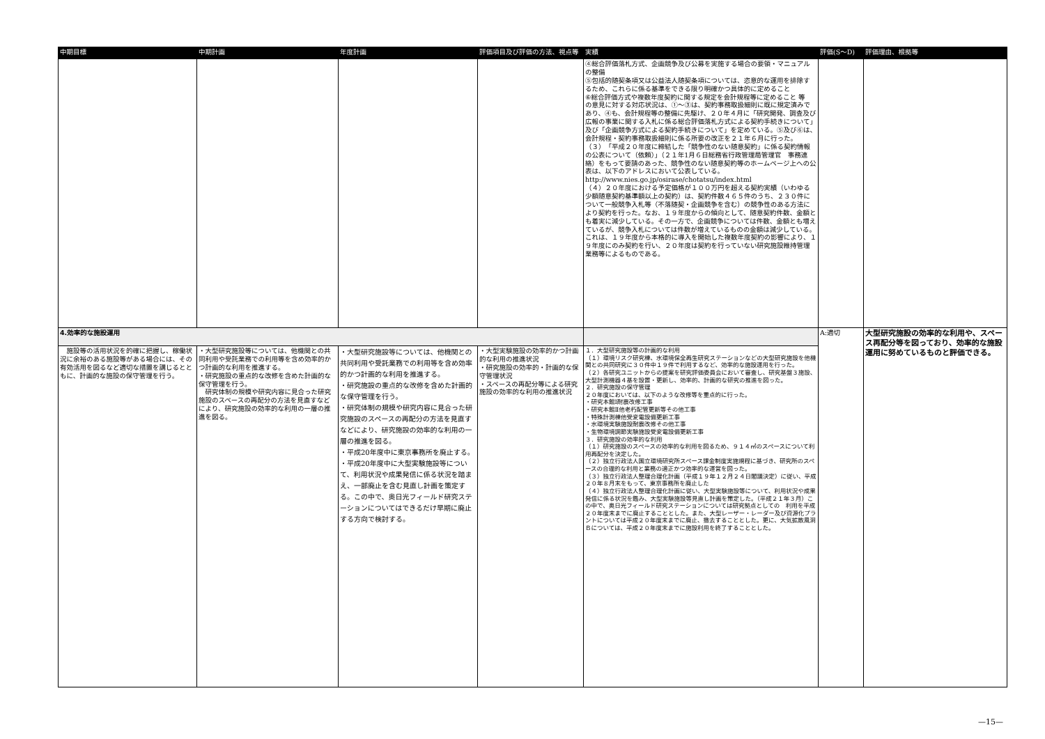| 中期目標 | 中期計画 | 年度計画 | 評価項目及び評価の方法、視点等 | 実績 | 評価(S～D) | 評価理由、根拠等 |
| --- | --- | --- | --- | --- | --- | --- |
| | | | | ④総合評価落札方式、企画競争及び公募を実施する場合の要領・マニュアルの整備 ⑤包括的随契条項又は公益法人随契条項については、恣意的な運用を排除するため、これらに係る基準をできる限り明確かつ具体的に定めること ⑥総合評価方式や複数年度契約に関する規定を会計規程等に定めること 等 の意見に対する対応状況は、①～③は、契約事務取扱細則に既に規定済みであり、④も、会計規程等の整備に先駆け、２０年４月に「研究開発、調査及び広報の事業に関する入札に係る総合評価落札方式による契約手続きについて」及び「企画競争方式による契約手続きについて」を定めている。⑤及び⑥は、会計規程・契約事務取扱細則に係る所要の改正を２１年６月に行った。 （３）「平成２０年度に締結した「競争性のない随意契約」に係る契約情報の公表について（依頼）」（２１年1月６日総務省行政管理局管理官 事務連絡）をもって要請のあった、競争性のない随意契約等のホームページ上への公表は、以下のアドレスにおいて公表している。 http://www.nies.go.jp/osirase/chotatsu/index.html （４）２０年度における予定価格が１００万円を超える契約実績（いわゆる少額随意契約基準額以上の契約）は、契約件数４６５件のうち、２３０件について一般競争入札等（不落随契・企画競争を含む）の競争性のある方法により契約を行った。なお、１９年度からの傾向として、随意契約件数、金額とも着実に減少している。その一方で、企画競争については件数、金額とも増えているが、競争入札については件数が増えているものの金額は減少している。これは、１９年度から本格的に導入を開始した複数年度契約の影響により、１９年度にのみ契約を行い、２０年度は契約を行っていない研究施設維持管理業務等によるものである。 | | |
| 4.効率的な施設運用 | | | | | A:適切 | 大型研究施設の効率的な利用や、スペース再配分等を図っており、効率的な施設運用に努めているものと評価できる。 |
| 施設等の活用状況を的確に把握し、稼働状況に余裕のある施設等がある場合には、その有効活用を図るなど適切な措置を講じるとともに、計画的な施設の保守管理を行う。 | ・大型研究施設等については、他機関との共同利用や受託業務での利用等を含め効率的かつ計画的な利用を推進する。 ・研究施設の重点的な改修を含めた計画的な保守管理を行う。 研究体制の規模や研究内容に見合った研究施設のスペースの再配分の方法を見直すなどにより、研究施設の効率的な利用の一層の推進を図る。 | ・大型研究施設等については、他機関との共同利用や受託業務での利用等を含め効率的かつ計画的な利用を推進する。 ・研究施設の重点的な改修を含めた計画的な保守管理を行う。 ・研究体制の規模や研究内容に見合った研究施設のスペースの再配分の方法を見直すなどにより、研究施設の効率的な利用の一層の推進を図る。 ・平成20年度中に東京事務所を廃止する。 ・平成20年度中に大型実験施設等について、利用状況や成果発信に係る状況を踏まえ、一部廃止を含む見直し計画を策定する。この中で、奥日光フィールド研究ステーションについてはできるだけ早期に廃止する方向で検討する。 | ・大型実験施設の効率的かつ計画的な利用の推進状況 ・研究施設の効率的・計画的な保守管理状況 ・スペースの再配分等による研究施設の効率的な利用の推進状況 | １．大型研究施設等の計画的な利用 （１）環境リスク研究棟、水環境保全再生研究ステーションなどの大型研究施設を他機関との共同研究に３０件中１９件で利用するなど、効率的な施設運用を行った。 （２）各研究ユニットからの提案を研究評価委員会において審査し、研究基盤３施設、大型計測機器４基を設置・更新し、効率的、計画的な研究の推進を図った。 ２．研究施設の保守管理 ２０年度においては、以下のような改修等を重点的に行った。 ・研究本館Ⅰ耐震改修工事 ・研究本館Ⅱ他老朽配管更新等その他工事 ・特殊計測棟他受変電設備更新工事 ・水環境実験施設耐震改修その他工事 ・生物環境調節実験施設受変電設備更新工事 ３．研究施設の効率的な利用 （１）研究施設のスペースの効率的な利用を図るため、９１４㎡のスペースについて利用再配分を決定した。 （２）独立行政法人国立環境研究所スペース課金制度実施規程に基づき、研究所のスペースの合理的な利用と業務の適正かつ効率的な運営を図った。 （３）独立行政法人整理合理化計画（平成１９年１２月２４日閣議決定）に従い、平成２０年８月末をもって、東京事務所を廃止した （４）独立行政法人整理合理化計画に従い、大型実験施設等について、利用状況や成果発信に係る状況を鑑み、大型実験施設等見直し計画を策定した。（平成２１年３月）この中で、奥日光フィールド研究ステーションについては研究拠点としての 利用を平成２０年度末までに廃止することとした。また、大型レーザー・レーダー及び資源化プラントについては平成２０年度末までに廃止、撤去することとした。更に、大気拡散風洞Ｂについては、平成２０年度末までに施設利用を終了することとした。 | | |
—15—